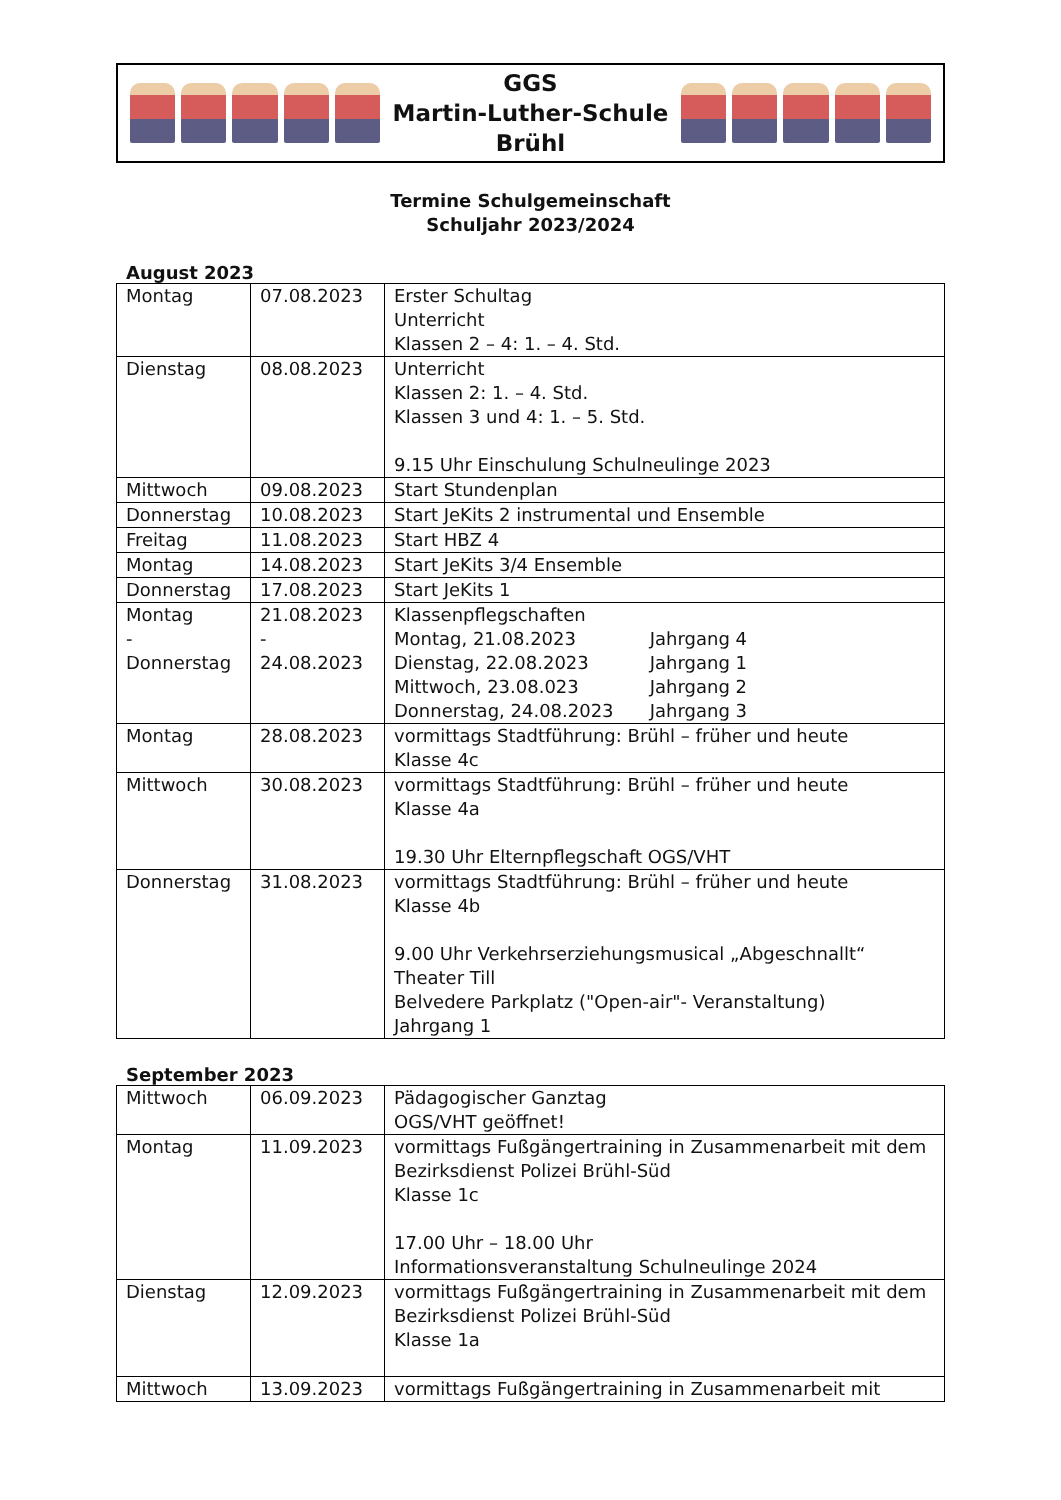GGS
Martin-Luther-Schule
Brühl
Termine Schulgemeinschaft
Schuljahr 2023/2024
August 2023
| Montag | 07.08.2023 | Erster Schultag Unterricht Klassen 2 – 4: 1. – 4. Std. |
| Dienstag | 08.08.2023 | Unterricht Klassen 2: 1. – 4. Std. Klassen 3 und 4: 1. – 5. Std. 9.15 Uhr Einschulung Schulneulinge 2023 |
| Mittwoch | 09.08.2023 | Start Stundenplan |
| Donnerstag | 10.08.2023 | Start JeKits 2 instrumental und Ensemble |
| Freitag | 11.08.2023 | Start HBZ 4 |
| Montag | 14.08.2023 | Start JeKits 3/4 Ensemble |
| Donnerstag | 17.08.2023 | Start JeKits 1 |
| Montag - Donnerstag | 21.08.2023 - 24.08.2023 | Klassenpflegschaften Montag, 21.08.2023 Jahrgang 4 Dienstag, 22.08.2023 Jahrgang 1 Mittwoch, 23.08.023 Jahrgang 2 Donnerstag, 24.08.2023 Jahrgang 3 |
| Montag | 28.08.2023 | vormittags Stadtführung: Brühl – früher und heute Klasse 4c |
| Mittwoch | 30.08.2023 | vormittags Stadtführung: Brühl – früher und heute Klasse 4a 19.30 Uhr Elternpflegschaft OGS/VHT |
| Donnerstag | 31.08.2023 | vormittags Stadtführung: Brühl – früher und heute Klasse 4b 9.00 Uhr Verkehrserziehungsmusical „Abgeschnallt“ Theater Till Belvedere Parkplatz ("Open-air"- Veranstaltung) Jahrgang 1 |
September 2023
| Mittwoch | 06.09.2023 | Pädagogischer Ganztag OGS/VHT geöffnet! |
| Montag | 11.09.2023 | vormittags Fußgängertraining in Zusammenarbeit mit dem Bezirksdienst Polizei Brühl-Süd Klasse 1c 17.00 Uhr – 18.00 Uhr Informationsveranstaltung Schulneulinge 2024 |
| Dienstag | 12.09.2023 | vormittags Fußgängertraining in Zusammenarbeit mit dem Bezirksdienst Polizei Brühl-Süd Klasse 1a |
| Mittwoch | 13.09.2023 | vormittags Fußgängertraining in Zusammenarbeit mit |